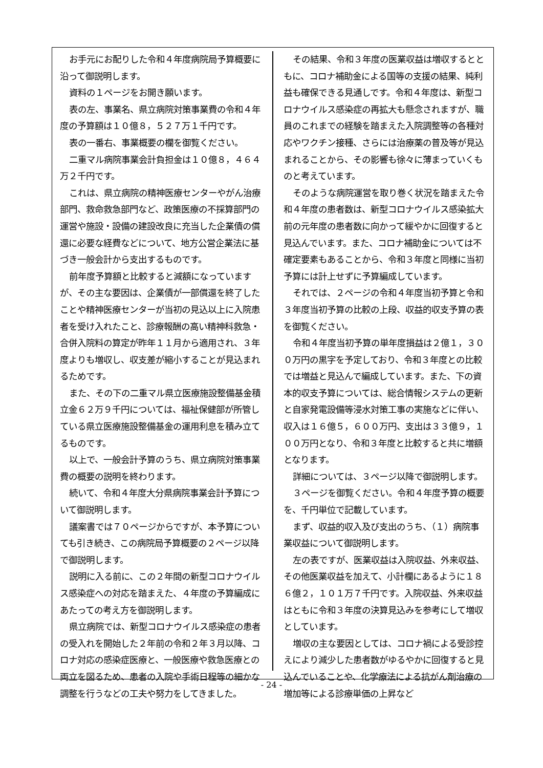お手元にお配りした令和４年度病院局予算概要に沿って御説明します。
資料の１ページをお開き願います。
表の左、事業名、県立病院対策事業費の令和４年度の予算額は１０億８，５２７万１千円です。
表の一番右、事業概要の欄を御覧ください。
二重マル病院事業会計負担金は１０億８，４６４万２千円です。
これは、県立病院の精神医療センターやがん治療部門、救命救急部門など、政策医療の不採算部門の運営や施設・設備の建設改良に充当した企業債の償還に必要な経費などについて、地方公営企業法に基づき一般会計から支出するものです。
前年度予算額と比較すると減額になっていますが、その主な要因は、企業債が一部償還を終了したことや精神医療センターが当初の見込以上に入院患者を受け入れたこと、診療報酬の高い精神科救急・合併入院料の算定が昨年１１月から適用され、３年度よりも増収し、収支差が縮小することが見込まれるためです。
また、その下の二重マル県立医療施設整備基金積立金６２万９千円については、福祉保健部が所管している県立医療施設整備基金の運用利息を積み立てるものです。
以上で、一般会計予算のうち、県立病院対策事業費の概要の説明を終わります。
続いて、令和４年度大分県病院事業会計予算について御説明します。
議案書では７０ページからですが、本予算についても引き続き、この病院局予算概要の２ページ以降で御説明します。
説明に入る前に、この２年間の新型コロナウイルス感染症への対応を踏まえた、４年度の予算編成にあたっての考え方を御説明します。
県立病院では、新型コロナウイルス感染症の患者の受入れを開始した２年前の令和２年３月以降、コロナ対応の感染症医療と、一般医療や救急医療との両立を図るため、患者の入院や手術日程等の細かな調整を行うなどの工夫や努力をしてきました。
その結果、令和３年度の医業収益は増収するとともに、コロナ補助金による国等の支援の結果、純利益も確保できる見通しです。令和４年度は、新型コロナウイルス感染症の再拡大も懸念されますが、職員のこれまでの経験を踏まえた入院調整等の各種対応やワクチン接種、さらには治療薬の普及等が見込まれることから、その影響も徐々に薄まっていくものと考えています。
そのような病院運営を取り巻く状況を踏まえた令和４年度の患者数は、新型コロナウイルス感染拡大前の元年度の患者数に向かって緩やかに回復すると見込んでいます。また、コロナ補助金については不確定要素もあることから、令和３年度と同様に当初予算には計上せずに予算編成しています。
それでは、２ページの令和４年度当初予算と令和３年度当初予算の比較の上段、収益的収支予算の表を御覧ください。
令和４年度当初予算の単年度損益は２億１，３００万円の黒字を予定しており、令和３年度との比較では増益と見込んで編成しています。また、下の資本的収支予算については、総合情報システムの更新と自家発電設備等浸水対策工事の実施などに伴い、収入は１６億５，６００万円、支出は３３億９，１００万円となり、令和３年度と比較すると共に増額となります。
詳細については、３ページ以降で御説明します。
３ページを御覧ください。令和４年度予算の概要を、千円単位で記載しています。
まず、収益的収入及び支出のうち、（１）病院事業収益について御説明します。
左の表ですが、医業収益は入院収益、外来収益、その他医業収益を加えて、小計欄にあるように１８６億２，１０１万７千円です。入院収益、外来収益はともに令和３年度の決算見込みを参考にして増収としています。
増収の主な要因としては、コロナ禍による受診控えにより減少した患者数がゆるやかに回復すると見込んでいることや、化学療法による抗がん剤治療の増加等による診療単価の上昇など
- 24 -